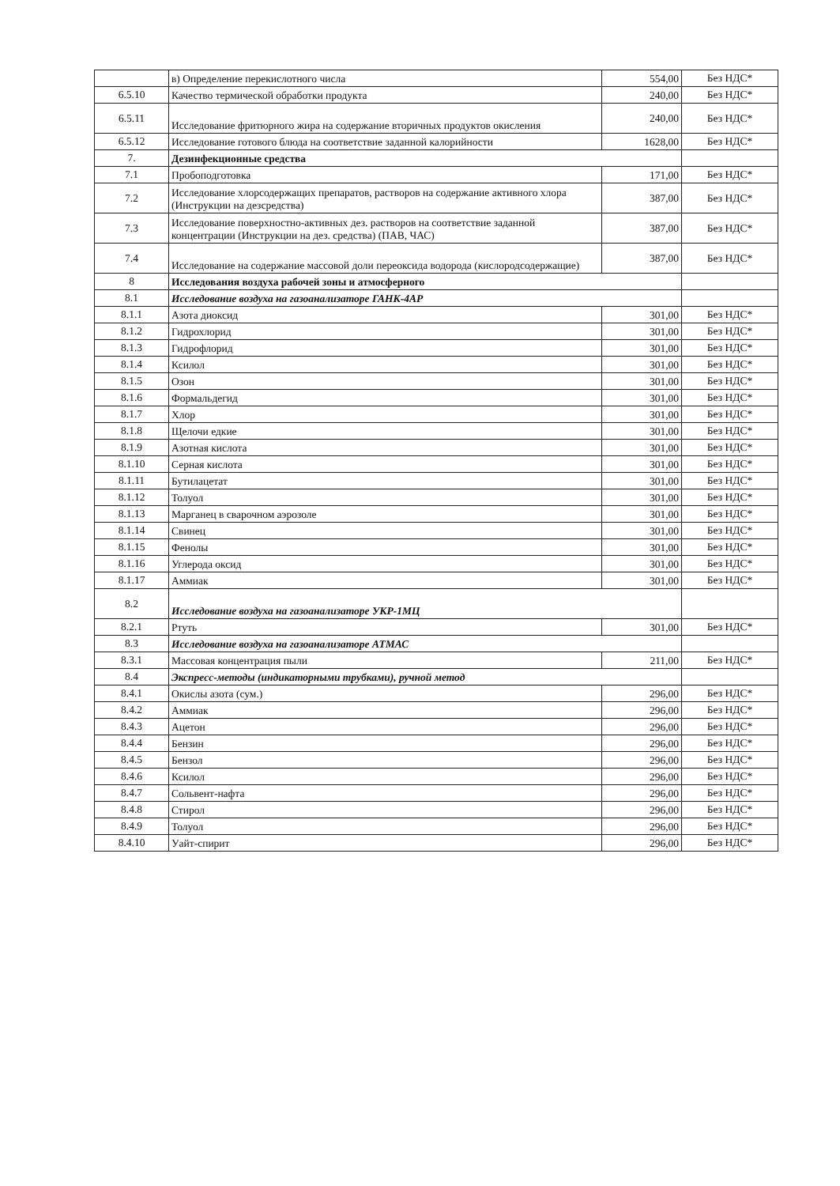| | в) Определение перекислотного числа | 554,00 | Без НДС* |
| 6.5.10 | Качество термической обработки продукта | 240,00 | Без НДС* |
| 6.5.11 | Исследование фритюрного жира на содержание вторичных продуктов окисления | 240,00 | Без НДС* |
| 6.5.12 | Исследование готового блюда на соответствие заданной калорийности | 1628,00 | Без НДС* |
| 7. | Дезинфекционные средства | | |
| 7.1 | Пробоподготовка | 171,00 | Без НДС* |
| 7.2 | Исследование хлорсодержащих препаратов, растворов на содержание активного хлора (Инструкции на дезсредства) | 387,00 | Без НДС* |
| 7.3 | Исследование поверхностно-активных дез. растворов на соответствие заданной концентрации (Инструкции на дез. средства) (ПАВ, ЧАС) | 387,00 | Без НДС* |
| 7.4 | Исследование на содержание массовой доли переоксида водорода (кислородсодержащие) | 387,00 | Без НДС* |
| 8 | Исследования воздуха рабочей зоны и атмосферного | | |
| 8.1 | Исследование воздуха на газоанализаторе ГАНК-4АР | | |
| 8.1.1 | Азота диоксид | 301,00 | Без НДС* |
| 8.1.2 | Гидрохлорид | 301,00 | Без НДС* |
| 8.1.3 | Гидрофлорид | 301,00 | Без НДС* |
| 8.1.4 | Ксилол | 301,00 | Без НДС* |
| 8.1.5 | Озон | 301,00 | Без НДС* |
| 8.1.6 | Формальдегид | 301,00 | Без НДС* |
| 8.1.7 | Хлор | 301,00 | Без НДС* |
| 8.1.8 | Щелочи едкие | 301,00 | Без НДС* |
| 8.1.9 | Азотная кислота | 301,00 | Без НДС* |
| 8.1.10 | Серная кислота | 301,00 | Без НДС* |
| 8.1.11 | Бутилацетат | 301,00 | Без НДС* |
| 8.1.12 | Толуол | 301,00 | Без НДС* |
| 8.1.13 | Марганец в сварочном аэрозоле | 301,00 | Без НДС* |
| 8.1.14 | Свинец | 301,00 | Без НДС* |
| 8.1.15 | Фенолы | 301,00 | Без НДС* |
| 8.1.16 | Углерода оксид | 301,00 | Без НДС* |
| 8.1.17 | Аммиак | 301,00 | Без НДС* |
| 8.2 | Исследование воздуха на газоанализаторе УКР-1МЦ | | |
| 8.2.1 | Ртуть | 301,00 | Без НДС* |
| 8.3 | Исследование воздуха на газоанализаторе АТМАС | | |
| 8.3.1 | Массовая концентрация пыли | 211,00 | Без НДС* |
| 8.4 | Экспресс-методы (индикаторными трубками), ручной метод | | |
| 8.4.1 | Окислы азота (сум.) | 296,00 | Без НДС* |
| 8.4.2 | Аммиак | 296,00 | Без НДС* |
| 8.4.3 | Ацетон | 296,00 | Без НДС* |
| 8.4.4 | Бензин | 296,00 | Без НДС* |
| 8.4.5 | Бензол | 296,00 | Без НДС* |
| 8.4.6 | Ксилол | 296,00 | Без НДС* |
| 8.4.7 | Сольвент-нафта | 296,00 | Без НДС* |
| 8.4.8 | Стирол | 296,00 | Без НДС* |
| 8.4.9 | Толуол | 296,00 | Без НДС* |
| 8.4.10 | Уайт-спирит | 296,00 | Без НДС* |